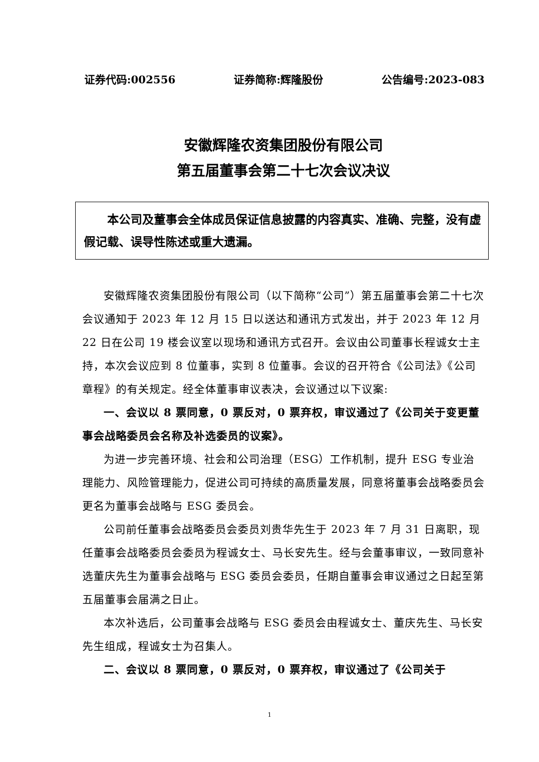证券代码:002556 证券简称:辉隆股份 公告编号:2023-083
安徽辉隆农资集团股份有限公司
第五届董事会第二十七次会议决议
本公司及董事会全体成员保证信息披露的内容真实、准确、完整，没有虚假记载、误导性陈述或重大遗漏。
安徽辉隆农资集团股份有限公司（以下简称“公司”）第五届董事会第二十七次会议通知于 2023 年 12 月 15 日以送达和通讯方式发出，并于 2023 年 12 月 22 日在公司 19 楼会议室以现场和通讯方式召开。会议由公司董事长程诚女士主持，本次会议应到 8 位董事，实到 8 位董事。会议的召开符合《公司法》《公司章程》的有关规定。经全体董事审议表决，会议通过以下议案:
一、会议以 8 票同意，0 票反对，0 票弃权，审议通过了《公司关于变更董事会战略委员会名称及补选委员的议案》。
为进一步完善环境、社会和公司治理（ESG）工作机制，提升 ESG 专业治理能力、风险管理能力，促进公司可持续的高质量发展，同意将董事会战略委员会更名为董事会战略与 ESG 委员会。
公司前任董事会战略委员会委员刘贵华先生于 2023 年 7 月 31 日离职，现任董事会战略委员会委员为程诚女士、马长安先生。经与会董事审议，一致同意补选董庆先生为董事会战略与 ESG 委员会委员，任期自董事会审议通过之日起至第五届董事会届满之日止。
本次补选后，公司董事会战略与 ESG 委员会由程诚女士、董庆先生、马长安先生组成，程诚女士为召集人。
二、会议以 8 票同意，0 票反对，0 票弃权，审议通过了《公司关于
1